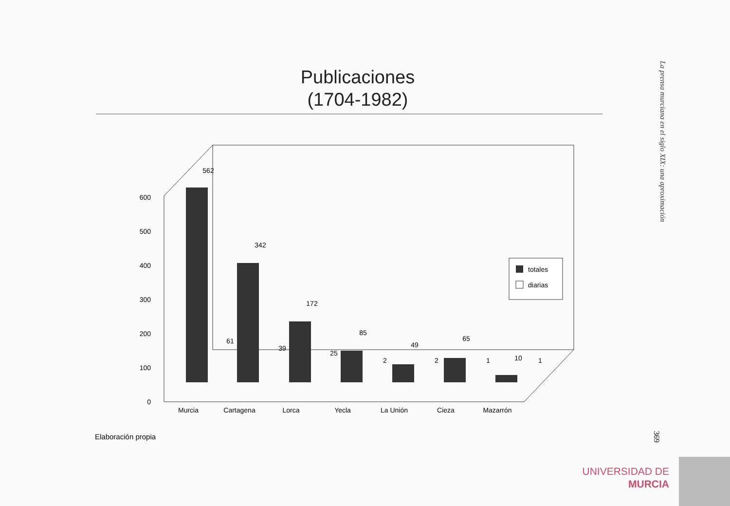Publicaciones
(1704-1982)
La prensa murciana en el siglo XIX: una aproximación
600
500
400
300
200
100
0
562
342
172
85
49
65
10
61
39
25
2
2
1
1
Murcia
Cartagena
Lorca
Yecla
La Unión
Cieza
Mazarrón
totales
diarias
Elaboración propia
369
UNIVERSIDAD DE
MURCIA